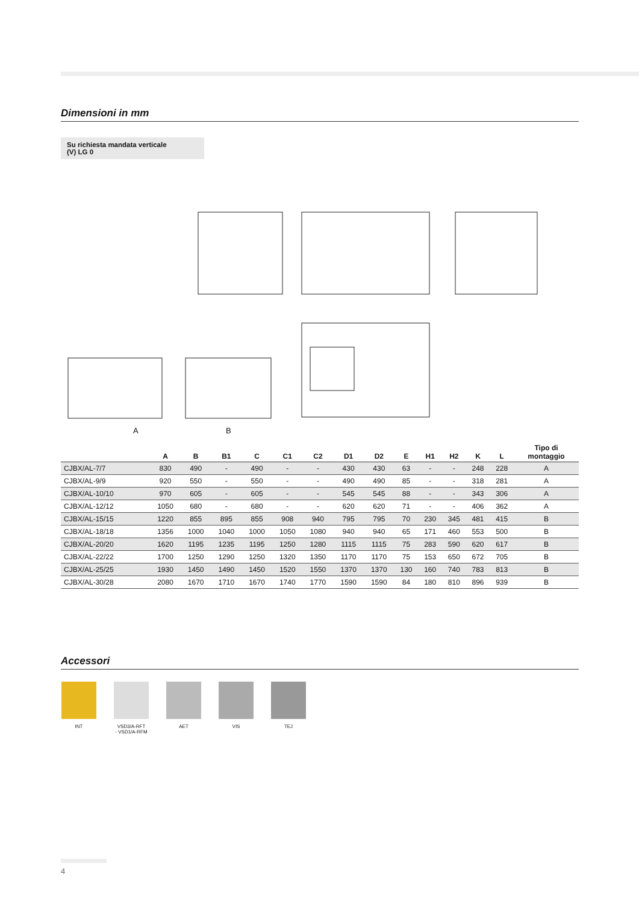Dimensioni in mm
Su richiesta mandata verticale
(V) LG 0
A B
| | A | B | B1 | C | C1 | C2 | D1 | D2 | E | H1 | H2 | K | L | Tipo di montaggio |
| --- | --- | --- | --- | --- | --- | --- | --- | --- | --- | --- | --- | --- | --- | --- |
| CJBX/AL-7/7 | 830 | 490 | - | 490 | - | - | 430 | 430 | 63 | - | - | 248 | 228 | A |
| CJBX/AL-9/9 | 920 | 550 | - | 550 | - | - | 490 | 490 | 85 | - | - | 318 | 281 | A |
| CJBX/AL-10/10 | 970 | 605 | - | 605 | - | - | 545 | 545 | 88 | - | - | 343 | 306 | A |
| CJBX/AL-12/12 | 1050 | 680 | - | 680 | - | - | 620 | 620 | 71 | - | - | 406 | 362 | A |
| CJBX/AL-15/15 | 1220 | 855 | 895 | 855 | 908 | 940 | 795 | 795 | 70 | 230 | 345 | 481 | 415 | B |
| CJBX/AL-18/18 | 1356 | 1000 | 1040 | 1000 | 1050 | 1080 | 940 | 940 | 65 | 171 | 460 | 553 | 500 | B |
| CJBX/AL-20/20 | 1620 | 1195 | 1235 | 1195 | 1250 | 1280 | 1115 | 1115 | 75 | 283 | 590 | 620 | 617 | B |
| CJBX/AL-22/22 | 1700 | 1250 | 1290 | 1250 | 1320 | 1350 | 1170 | 1170 | 75 | 153 | 650 | 672 | 705 | B |
| CJBX/AL-25/25 | 1930 | 1450 | 1490 | 1450 | 1520 | 1550 | 1370 | 1370 | 130 | 160 | 740 | 783 | 813 | B |
| CJBX/AL-30/28 | 2080 | 1670 | 1710 | 1670 | 1740 | 1770 | 1590 | 1590 | 84 | 180 | 810 | 896 | 939 | B |
Accessori
INT VSD3/A-RFT
- VSD1/A-RFM
AET VIS TEJ
4